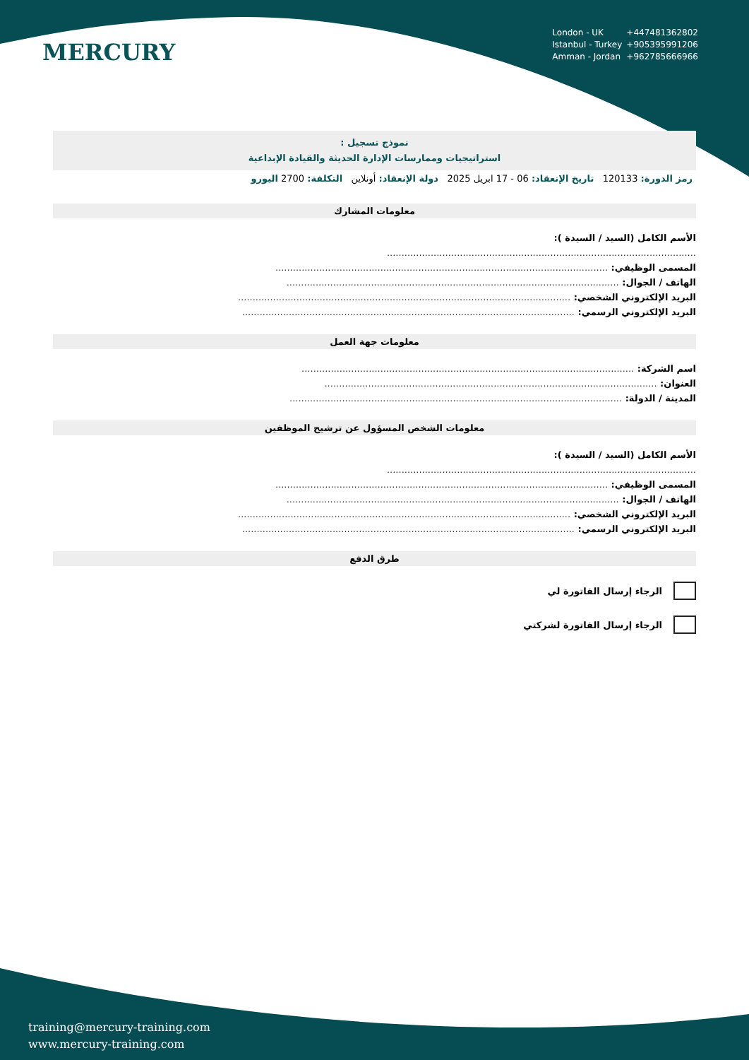MERCURY
London - UK +447481362802
Istanbul - Turkey +905395991206
Amman - Jordan +962785666966
نموذج تسجيل :
استراتيجيات وممارسات الإدارة الحديثة والقيادة الإبداعية
رمز الدورة: 120133 تاريخ الإنعقاد: 06 - 17 ابريل 2025 دولة الإنعقاد: أونلاين التكلفة: 2700 اليورو
معلومات المشارك
الأسم الكامل (السيد / السيدة ):
..........................................................................................................
المسمى الوظيفي: ..................................................................................................................
الهاتف / الجوال: ..................................................................................................................
البريد الإلكتروني الشخصي: ..................................................................................................................
البريد الإلكتروني الرسمي: ..................................................................................................................
معلومات جهة العمل
اسم الشركة: ..................................................................................................................
العنوان: ..................................................................................................................
المدينة / الدولة: ..................................................................................................................
معلومات الشخص المسؤول عن ترشيح الموظفين
الأسم الكامل (السيد / السيدة ):
..........................................................................................................
المسمى الوظيفي: ..................................................................................................................
الهاتف / الجوال: ..................................................................................................................
البريد الإلكتروني الشخصي: ..................................................................................................................
البريد الإلكتروني الرسمي: ..................................................................................................................
طرق الدفع
الرجاء إرسال الفاتورة لي
الرجاء إرسال الفاتورة لشركتي
training@mercury-training.com
www.mercury-training.com